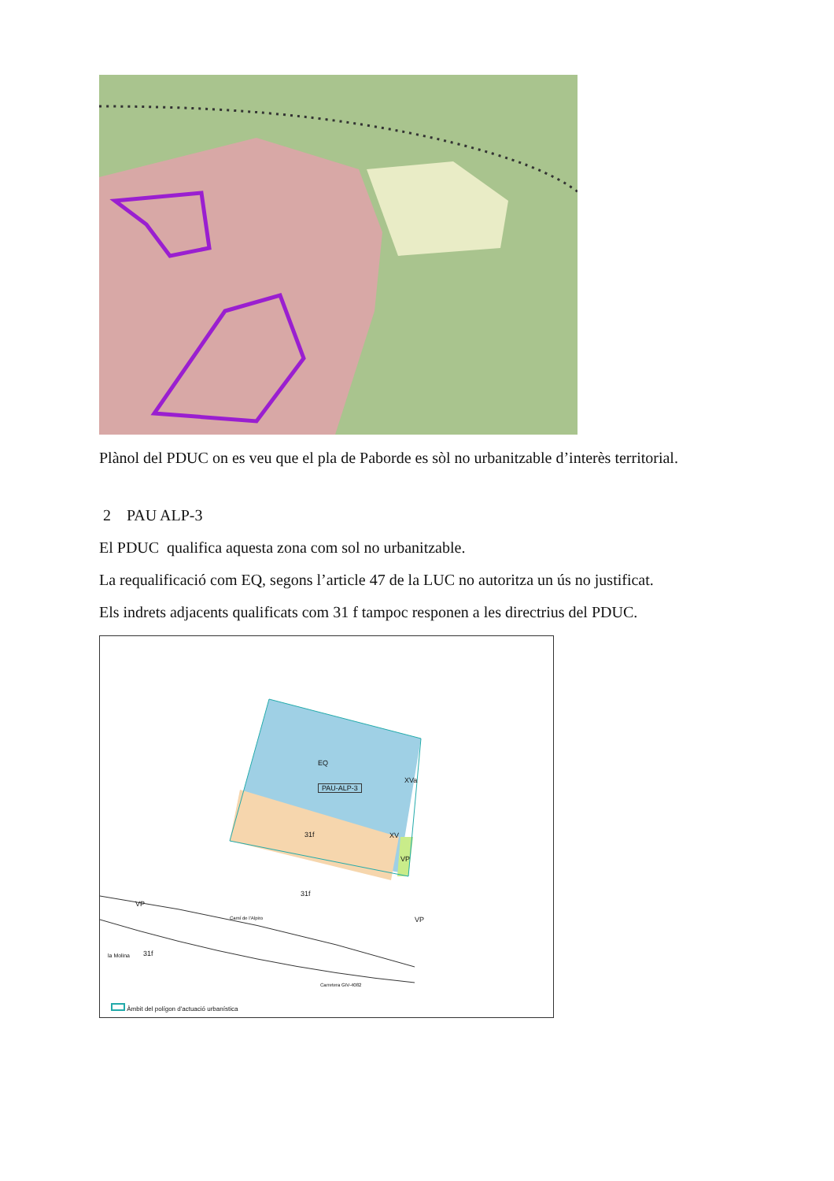Plànol del PDUC on es veu que el pla de Paborde es sòl no urbanitzable d’interès territorial.
2 PAU ALP-3
El PDUC qualifica aquesta zona com sol no urbanitzable.
La requalificació com EQ, segons l’article 47 de la LUC no autoritza un ús no justificat.
Els indrets adjacents qualificats com 31 f tampoc responen a les directrius del PDUC.
EQ
PAU-ALP-3
31f
XVa
XV
VP
VP
31f
VP
la Molina 31f
Camí de l'Alpiro
Carretera GIV-4082
Àmbit del polígon d'actuació urbanística